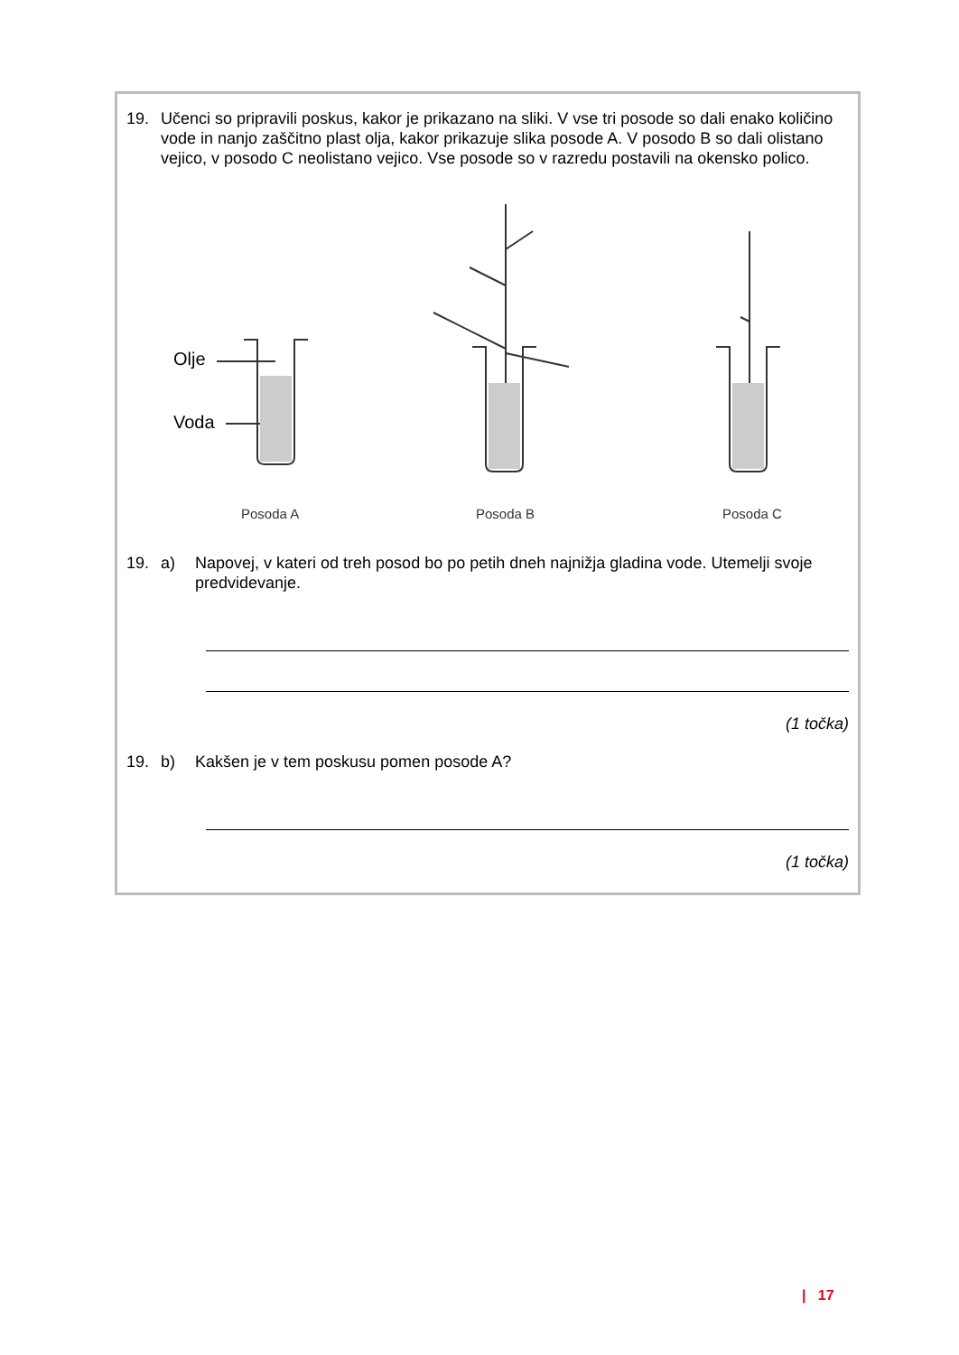19. Učenci so pripravili poskus, kakor je prikazano na sliki. V vse tri posode so dali enako količino vode in nanjo zaščitno plast olja, kakor prikazuje slika posode A. V posodo B so dali olistano vejico, v posodo C neolistano vejico. Vse posode so v razredu postavili na okensko polico.
Olje
Voda
Posoda A Posoda B Posoda C
19. a) Napovej, v kateri od treh posod bo po petih dneh najnižja gladina vode. Utemelji svoje predvidevanje.
(1 točka)
19. b) Kakšen je v tem poskusu pomen posode A?
(1 točka)
| 17